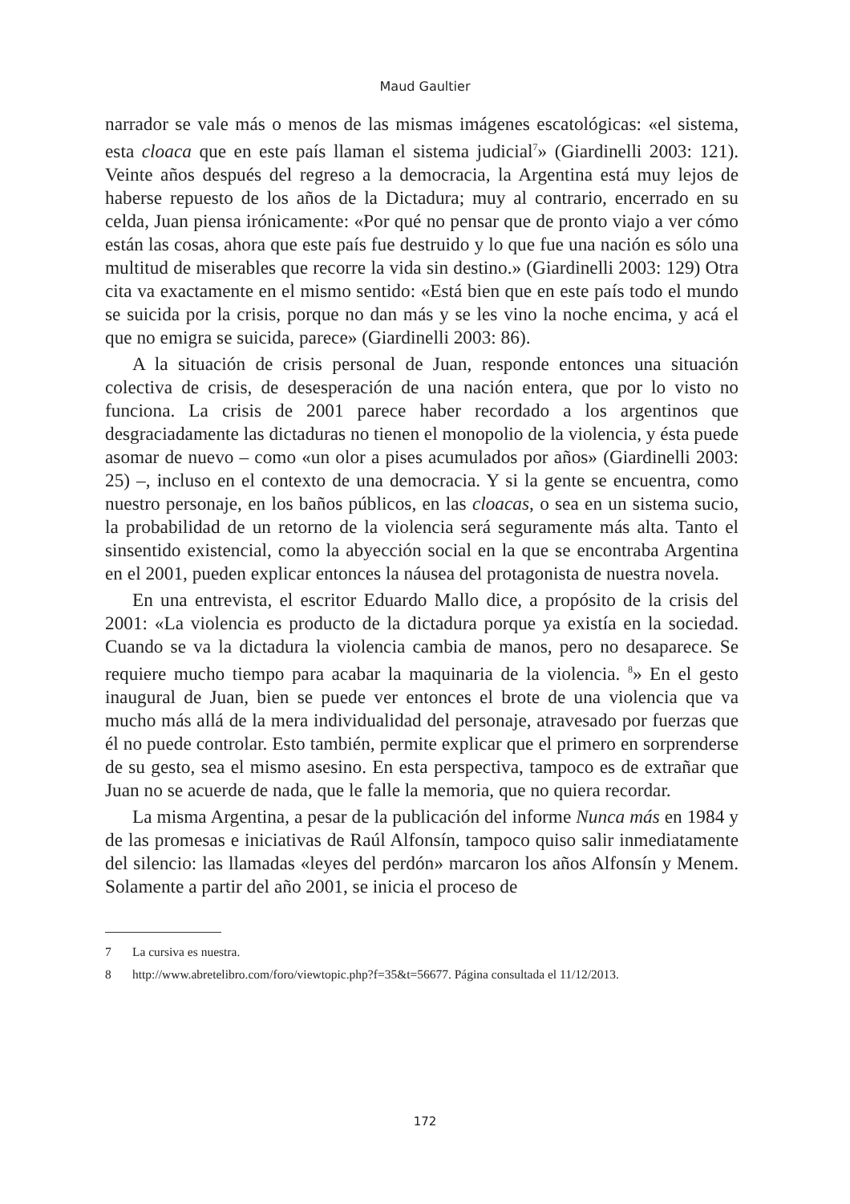Maud Gaultier
narrador se vale más o menos de las mismas imágenes escatológicas: «el sistema, esta cloaca que en este país llaman el sistema judicial<sup>7</sup>» (Giardinelli 2003: 121). Veinte años después del regreso a la democracia, la Argentina está muy lejos de haberse repuesto de los años de la Dictadura; muy al contrario, encerrado en su celda, Juan piensa irónicamente: «Por qué no pensar que de pronto viajo a ver cómo están las cosas, ahora que este país fue destruido y lo que fue una nación es sólo una multitud de miserables que recorre la vida sin destino.» (Giardinelli 2003: 129) Otra cita va exactamente en el mismo sentido: «Está bien que en este país todo el mundo se suicida por la crisis, porque no dan más y se les vino la noche encima, y acá el que no emigra se suicida, parece» (Giardinelli 2003: 86).
A la situación de crisis personal de Juan, responde entonces una situación colectiva de crisis, de desesperación de una nación entera, que por lo visto no funciona. La crisis de 2001 parece haber recordado a los argentinos que desgraciadamente las dictaduras no tienen el monopolio de la violencia, y ésta puede asomar de nuevo – como «un olor a pises acumulados por años» (Giardinelli 2003: 25) –, incluso en el contexto de una democracia. Y si la gente se encuentra, como nuestro personaje, en los baños públicos, en las cloacas, o sea en un sistema sucio, la probabilidad de un retorno de la violencia será segura­mente más alta. Tanto el sinsentido existencial, como la abyección social en la que se encontraba Argentina en el 2001, pueden explicar entonces la náusea del protagonista de nuestra novela.
En una entrevista, el escritor Eduardo Mallo dice, a propósito de la crisis del 2001: «La violencia es producto de la dictadura porque ya existía en la sociedad. Cuando se va la dictadura la violencia cambia de manos, pero no desaparece. Se requiere mucho tiempo para acabar la maquinaria de la violencia. <sup>8</sup>» En el gesto inaugural de Juan, bien se puede ver entonces el brote de una violencia que va mucho más allá de la mera individualidad del personaje, atravesado por fuerzas que él no puede controlar. Esto también, permite explicar que el primero en sorprenderse de su gesto, sea el mismo asesino. En esta perspectiva, tampoco es de extrañar que Juan no se acuerde de nada, que le falle la memoria, que no quiera recordar.
La misma Argentina, a pesar de la publicación del informe Nunca más en 1984 y de las promesas e iniciativas de Raúl Alfonsín, tampoco quiso salir inmediatamente del silencio: las llamadas «leyes del perdón» marcaron los años Alfonsín y Menem. Solamente a partir del año 2001, se inicia el proceso de
7 La cursiva es nuestra.
8 http://www.abretelibro.com/foro/viewtopic.php?f=35&t=56677. Página consultada el 11/12/2013.
172